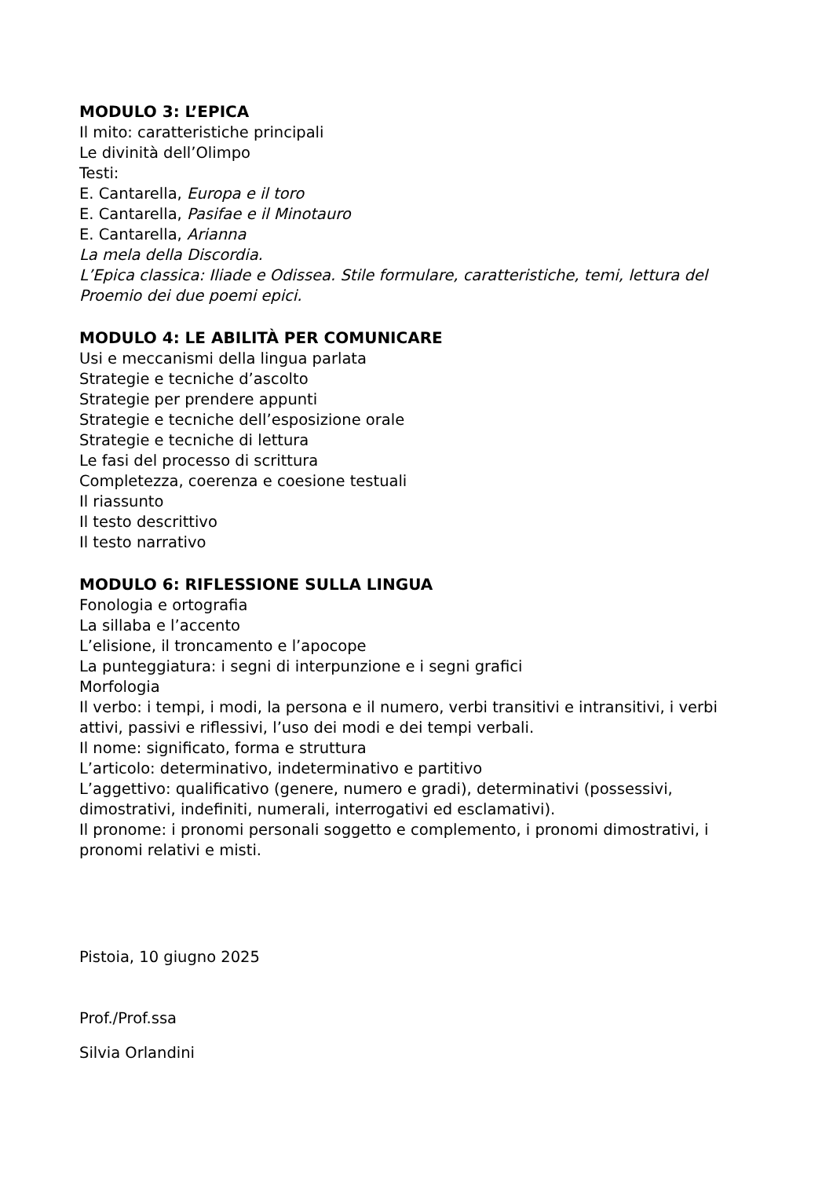MODULO 3: L’EPICA
Il mito: caratteristiche principali
Le divinità dell’Olimpo
Testi:
E. Cantarella, Europa e il toro
E. Cantarella, Pasifae e il Minotauro
E. Cantarella, Arianna
La mela della Discordia.
L’Epica classica: Iliade e Odissea. Stile formulare, caratteristiche, temi, lettura del Proemio dei due poemi epici.
MODULO 4: LE ABILITÀ PER COMUNICARE
Usi e meccanismi della lingua parlata
Strategie e tecniche d’ascolto
Strategie per prendere appunti
Strategie e tecniche dell’esposizione orale
Strategie e tecniche di lettura
Le fasi del processo di scrittura
Completezza, coerenza e coesione testuali
Il riassunto
Il testo descrittivo
Il testo narrativo
MODULO 6: RIFLESSIONE SULLA LINGUA
Fonologia e ortografia
La sillaba e l’accento
L’elisione, il troncamento e l’apocope
La punteggiatura: i segni di interpunzione e i segni grafici
Morfologia
Il verbo: i tempi, i modi, la persona e il numero, verbi transitivi e intransitivi, i verbi attivi, passivi e riflessivi, l’uso dei modi e dei tempi verbali.
Il nome: significato, forma e struttura
L’articolo: determinativo, indeterminativo e partitivo
L’aggettivo: qualificativo (genere, numero e gradi), determinativi (possessivi, dimostrativi, indefiniti, numerali, interrogativi ed esclamativi).
Il pronome: i pronomi personali soggetto e complemento, i pronomi dimostrativi, i pronomi relativi e misti.
Pistoia, 10 giugno 2025
Prof./Prof.ssa
Silvia Orlandini